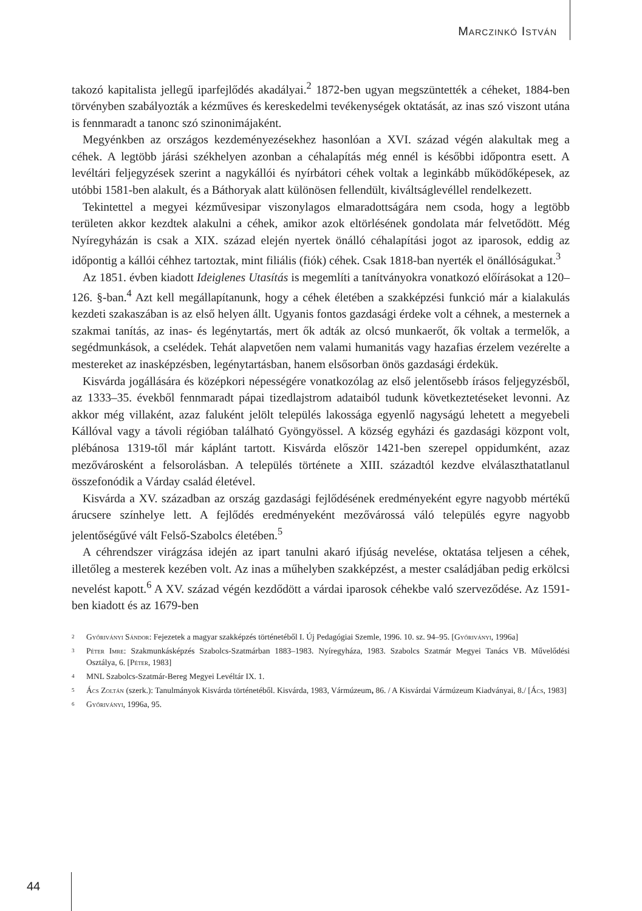Marczinkó István
takozó kapitalista jellegű iparfejlődés akadályai.<sup>2</sup> 1872-ben ugyan megszüntették a céheket, 1884-ben törvényben szabályozták a kézműves és kereskedelmi tevékenységek oktatását, az inas szó viszont utána is fennmaradt a tanonc szó szinonimájaként.
Megyénkben az országos kezdeményezésekhez hasonlóan a XVI. század végén alakultak meg a céhek. A legtöbb járási székhelyen azonban a céhalapítás még ennél is későbbi időpontra esett. A levéltári feljegyzések szerint a nagykállói és nyírbátori céhek voltak a leginkább működőképesek, az utóbbi 1581-ben alakult, és a Báthoryak alatt különösen fellendült, kiváltságlevéllel rendelkezett.
Tekintettel a megyei kézművesipar viszonylagos elmaradottságára nem csoda, hogy a legtöbb területen akkor kezdtek alakulni a céhek, amikor azok eltörlésének gondolata már felvetődött. Még Nyíregyházán is csak a XIX. század elején nyertek önálló céhalapítási jogot az iparosok, eddig az időpontig a kállói céhhez tartoztak, mint filiális (fiók) céhek. Csak 1818-ban nyerték el önállóságukat.<sup>3</sup>
Az 1851. évben kiadott Ideiglenes Utasítás is megemlíti a tanítványokra vonatkozó előírásokat a 120–126. §-ban.<sup>4</sup> Azt kell megállapítanunk, hogy a céhek életében a szakképzési funkció már a kialakulás kezdeti szakaszában is az első helyen állt. Ugyanis fontos gazdasági érdeke volt a céhnek, a mesternek a szakmai tanítás, az inas- és legénytartás, mert ők adták az olcsó munkaerőt, ők voltak a termelők, a segédmunkások, a cselédek. Tehát alapvetően nem valami humanitás vagy hazafias érzelem vezérelte a mestereket az inasképzésben, legénytartásban, hanem elsősorban önös gazdasági érdekük.
Kisvárda jogállására és középkori népességére vonatkozólag az első jelentősebb írásos feljegyzésből, az 1333–35. évekből fennmaradt pápai tizedlajstrom adataiból tudunk következtetéseket levonni. Az akkor még villaként, azaz faluként jelölt település lakossága egyenlő nagyságú lehetett a megyebeli Kállóval vagy a távoli régióban található Gyöngyössel. A község egyházi és gazdasági központ volt, plébánosa 1319-től már káplánt tartott. Kisvárda először 1421-ben szerepel oppidumként, azaz mezővárosként a felsorolásban. A település története a XIII. századtól kezdve elválaszthatatlanul összefonódik a Várday család életével.
Kisvárda a XV. században az ország gazdasági fejlődésének eredményeként egyre nagyobb mértékű árucsere színhelye lett. A fejlődés eredményeként mezővárossá váló település egyre nagyobb jelentőségűvé vált Felső-Szabolcs életében.<sup>5</sup>
A céhrendszer virágzása idején az ipart tanulni akaró ifjúság nevelése, oktatása teljesen a céhek, illetőleg a mesterek kezében volt. Az inas a műhelyben szakképzést, a mester családjában pedig erkölcsi nevelést kapott.<sup>6</sup> A XV. század végén kezdődött a várdai iparosok céhekbe való szerveződése. Az 1591-ben kiadott és az 1679-ben
<sup>2</sup> Győriványi Sándor: Fejezetek a magyar szakképzés történetéből I. Új Pedagógiai Szemle, 1996. 10. sz. 94–95. [Győriványi, 1996a]
<sup>3</sup> Péter Imre: Szakmunkásképzés Szabolcs-Szatmárban 1883–1983. Nyíregyháza, 1983. Szabolcs Szatmár Megyei Tanács VB. Művelődési Osztálya, 6. [Péter, 1983]
<sup>4</sup> MNL Szabolcs-Szatmár-Bereg Megyei Levéltár IX. 1.
<sup>5</sup> Ács Zoltán (szerk.): Tanulmányok Kisvárda történetéből. Kisvárda, 1983, Vármúzeum, 86. / A Kisvárdai Vármúzeum Kiadványai, 8./ [Ács, 1983]
<sup>6</sup> Győriványi, 1996a, 95.
44